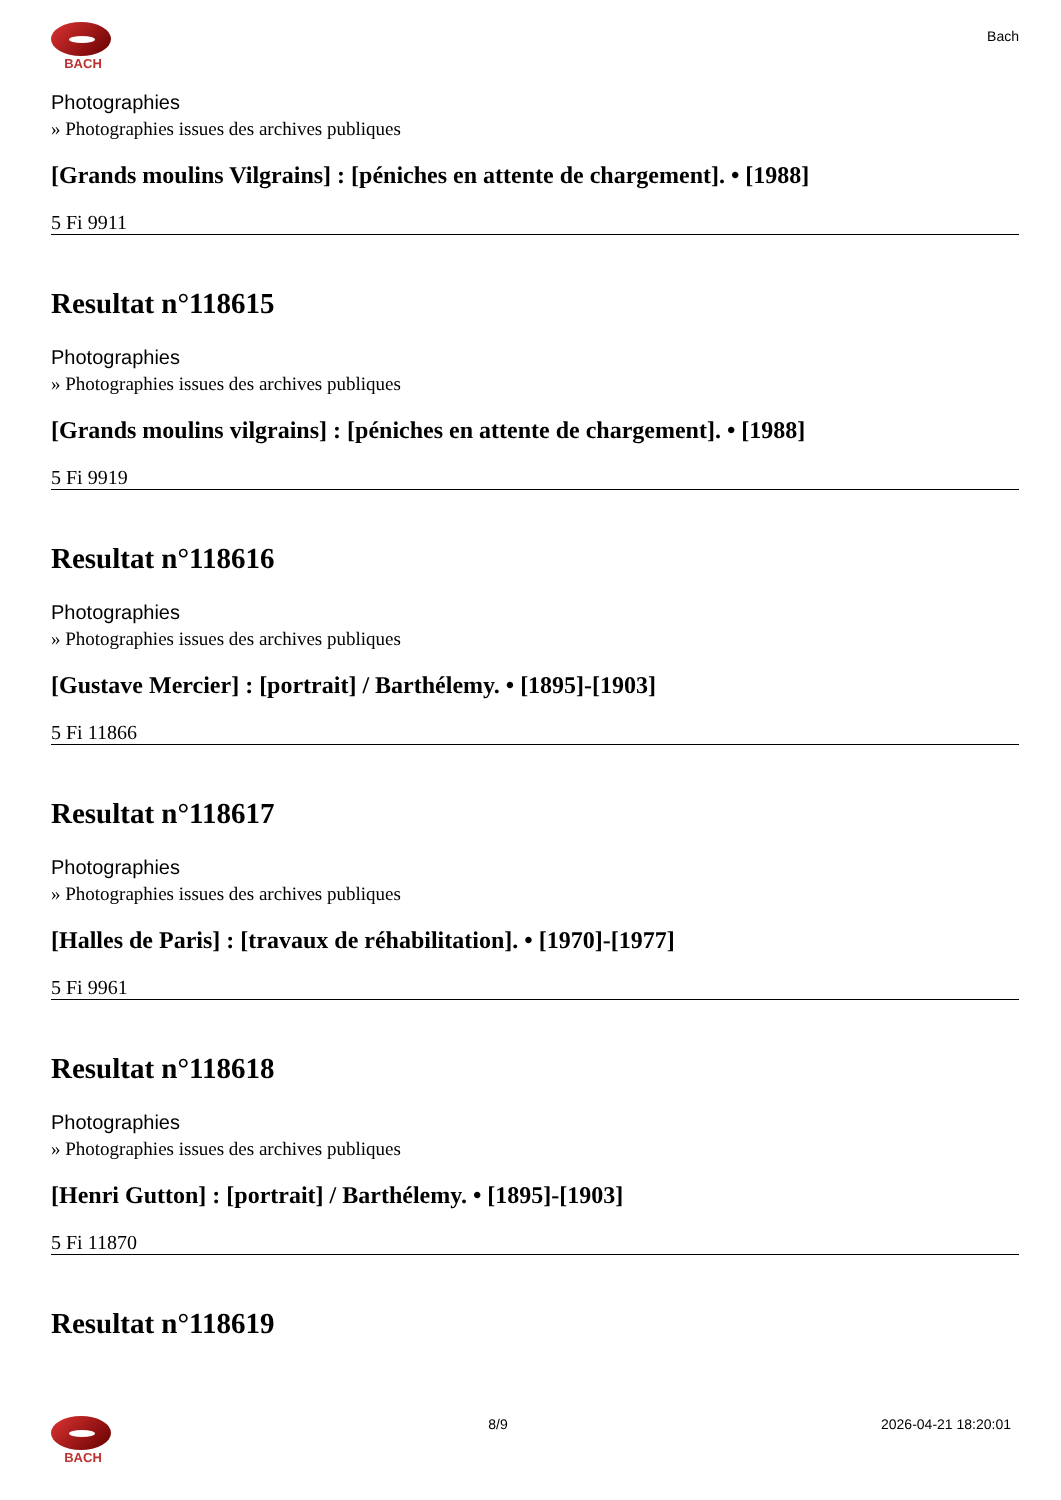BACH
Bach
Photographies
» Photographies issues des archives publiques
[Grands moulins Vilgrains] : [péniches en attente de chargement]. • [1988]
5 Fi 9911
Resultat n°118615
Photographies
» Photographies issues des archives publiques
[Grands moulins vilgrains] : [péniches en attente de chargement]. • [1988]
5 Fi 9919
Resultat n°118616
Photographies
» Photographies issues des archives publiques
[Gustave Mercier] : [portrait] / Barthélemy. • [1895]-[1903]
5 Fi 11866
Resultat n°118617
Photographies
» Photographies issues des archives publiques
[Halles de Paris] : [travaux de réhabilitation]. • [1970]-[1977]
5 Fi 9961
Resultat n°118618
Photographies
» Photographies issues des archives publiques
[Henri Gutton] : [portrait] / Barthélemy. • [1895]-[1903]
5 Fi 11870
Resultat n°118619
BACH 8/9 2026-04-21 18:20:01